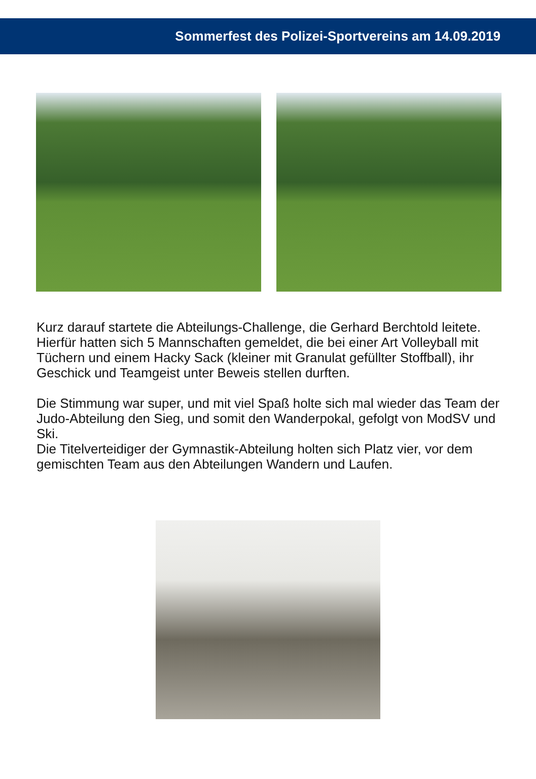Sommerfest des Polizei-Sportvereins am 14.09.2019
Kurz darauf startete die Abteilungs-Challenge, die Gerhard Berchtold leitete. Hierfür hatten sich 5 Mannschaften gemeldet, die bei einer Art Volleyball mit Tüchern und einem Hacky Sack (kleiner mit Granulat gefüllter Stoffball), ihr Geschick und Teamgeist unter Beweis stellen durften.
Die Stimmung war super, und mit viel Spaß holte sich mal wieder das Team der Judo-Abteilung den Sieg, und somit den Wanderpokal, gefolgt von ModSV und Ski.
Die Titelverteidiger der Gymnastik-Abteilung holten sich Platz vier, vor dem gemischten Team aus den Abteilungen Wandern und Laufen.